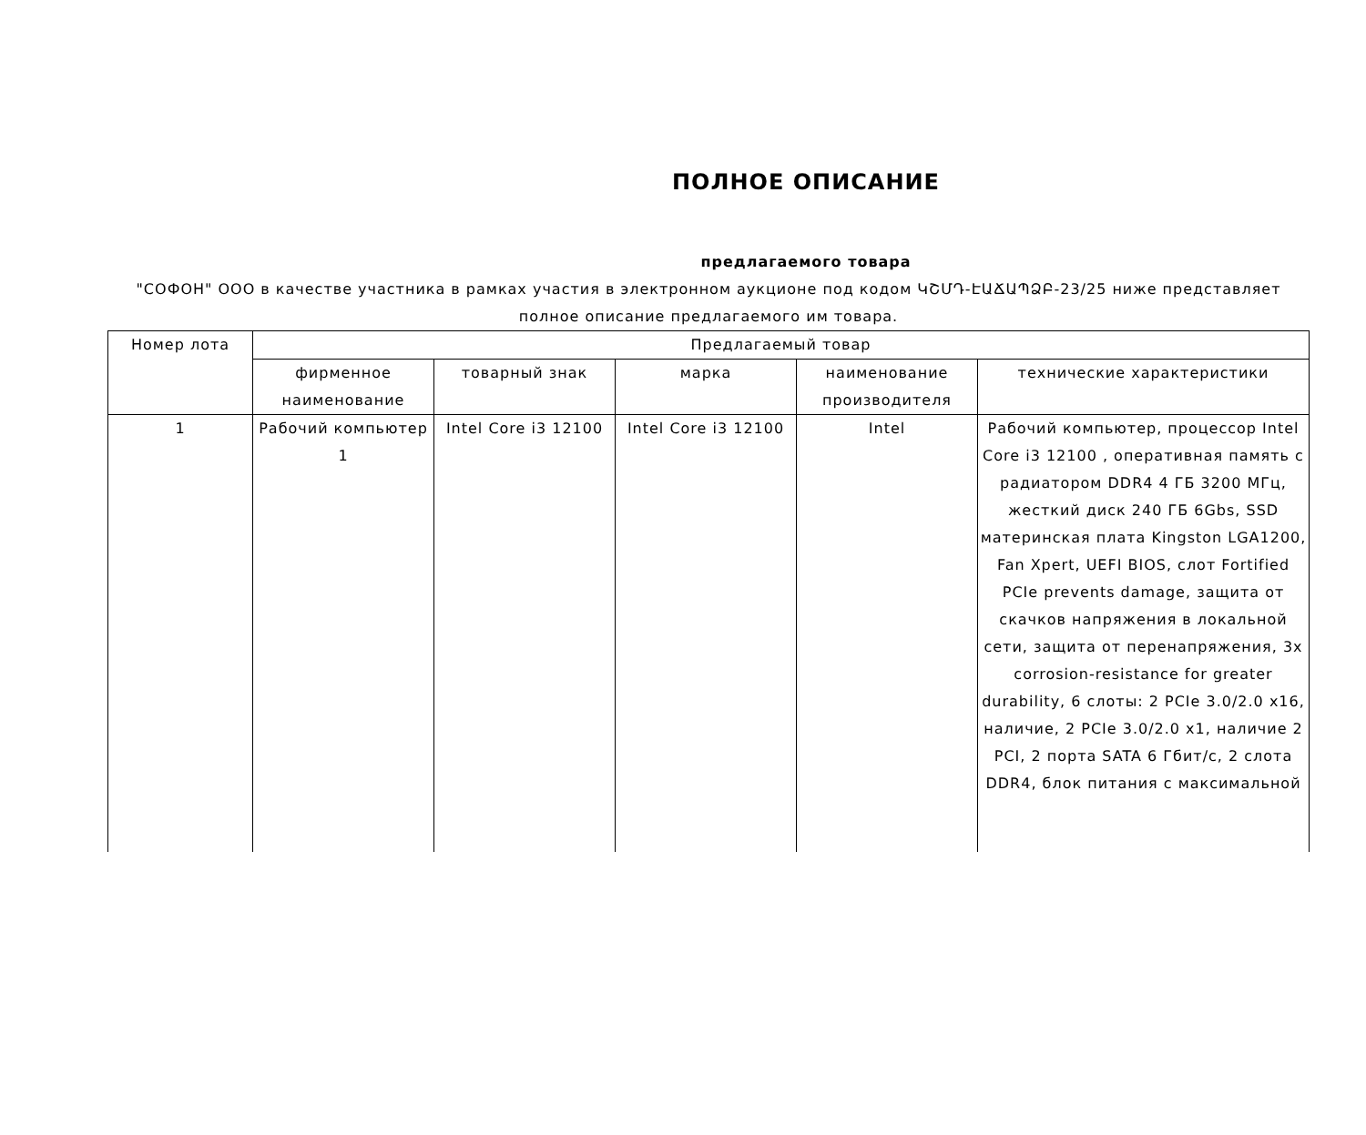ПОЛНОЕ ОПИСАНИЕ
предлагаемого товара
"СОФОН" ООО в качестве участника в рамках участия в электронном аукционе под кодом ԿՇՄԴ-ԷԱՃԱՊՁԲ-23/25 ниже представляет полное описание предлагаемого им товара.
| Номер лота | Предлагаемый товар | | | | |
| --- | --- | --- | --- | --- | --- |
| | фирменное наименование | товарный знак | марка | наименование производителя | технические характеристики |
| 1 | Рабочий компьютер 1 | Intel Core i3 12100 | Intel Core i3 12100 | Intel | Рабочий компьютер, процессор Intel Core i3 12100 , оперативная память с радиатором DDR4 4 ГБ 3200 МГц, жесткий диск 240 ГБ 6Gbs, SSD материнская плата Kingston LGA1200, Fan Xpert, UEFI BIOS, слот Fortified PCIe prevents damage, защита от скачков напряжения в локальной сети, защита от перенапряжения, 3x corrosion-resistance for greater durability, 6 слоты: 2 PCIe 3.0/2.0 x16, наличие, 2 PCIe 3.0/2.0 x1, наличие 2 PCI, 2 порта SATA 6 Гбит/с, 2 слота DDR4, блок питания с максимальной |